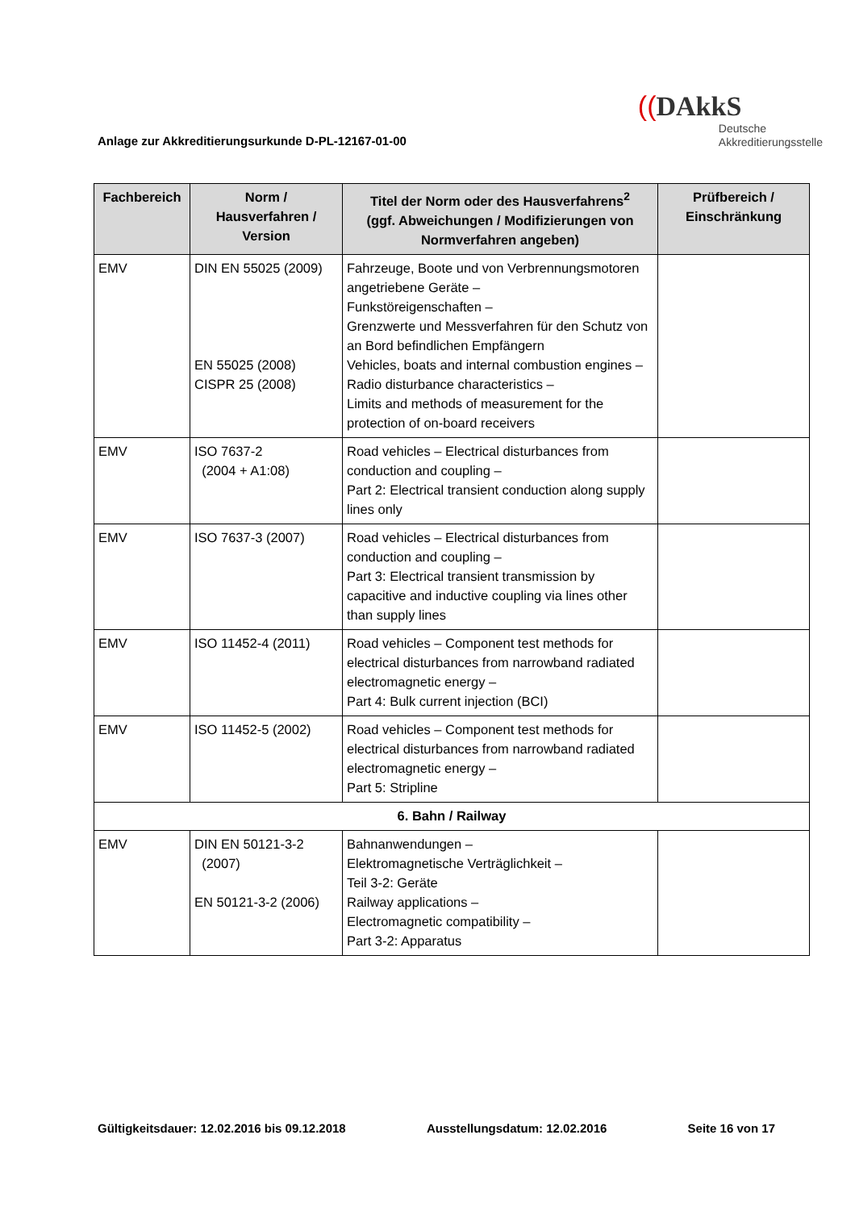Anlage zur Akkreditierungsurkunde D-PL-12167-01-00
((DAkkS
Deutsche
Akkreditierungsstelle
| Fachbereich | Norm / Hausverfahren / Version | Titel der Norm oder des Hausverfahrens<sup>2</sup> (ggf. Abweichungen / Modifizierungen von Normverfahren angeben) | Prüfbereich / Einschränkung |
| --- | --- | --- | --- |
| EMV | DIN EN 55025 (2009) EN 55025 (2008) CISPR 25 (2008) | Fahrzeuge, Boote und von Verbrennungsmotoren angetriebene Geräte – Funkstöreigenschaften – Grenzwerte und Messverfahren für den Schutz von an Bord befindlichen Empfängern Vehicles, boats and internal combustion engines – Radio disturbance characteristics – Limits and methods of measurement for the protection of on-board receivers | |
| EMV | ISO 7637-2 (2004 + A1:08) | Road vehicles – Electrical disturbances from conduction and coupling – Part 2: Electrical transient conduction along supply lines only | |
| EMV | ISO 7637-3 (2007) | Road vehicles – Electrical disturbances from conduction and coupling – Part 3: Electrical transient transmission by capacitive and inductive coupling via lines other than supply lines | |
| EMV | ISO 11452-4 (2011) | Road vehicles – Component test methods for electrical disturbances from narrowband radiated electromagnetic energy – Part 4: Bulk current injection (BCI) | |
| EMV | ISO 11452-5 (2002) | Road vehicles – Component test methods for electrical disturbances from narrowband radiated electromagnetic energy – Part 5: Stripline | |
| 6. Bahn / Railway | | | |
| EMV | DIN EN 50121-3-2 (2007) EN 50121-3-2 (2006) | Bahnanwendungen – Elektromagnetische Verträglichkeit – Teil 3-2: Geräte Railway applications – Electromagnetic compatibility – Part 3-2: Apparatus | |
Gültigkeitsdauer: 12.02.2016 bis 09.12.2018 Ausstellungsdatum: 12.02.2016 Seite 16 von 17